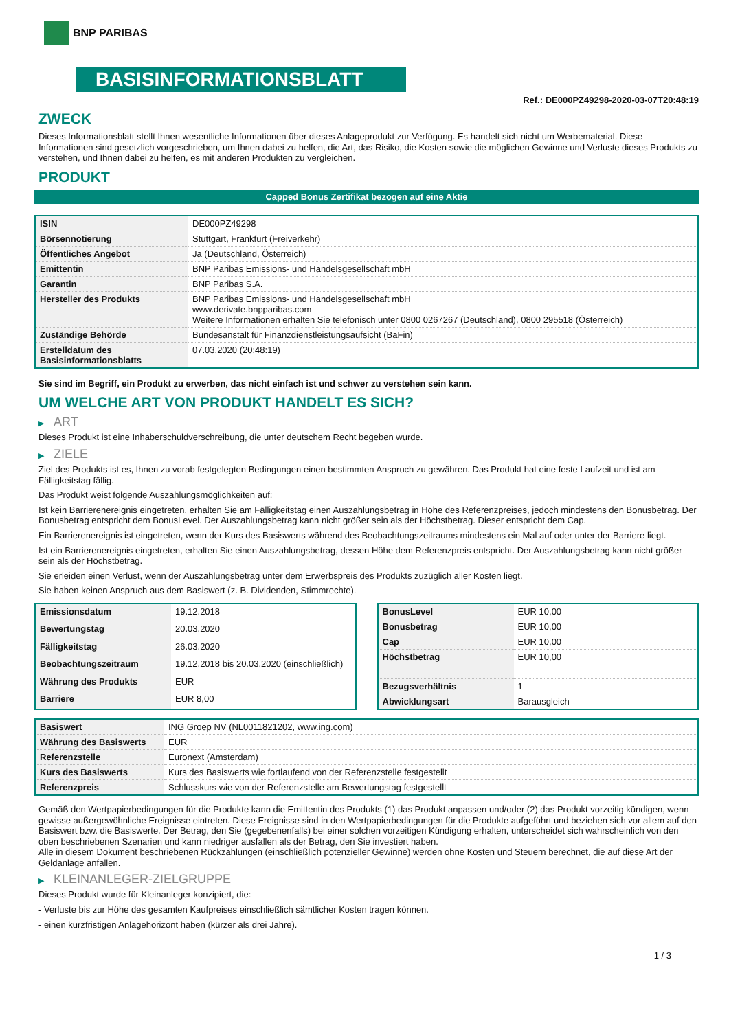BNP PARIBAS
BASISINFORMATIONSBLATT
Ref.: DE000PZ49298-2020-03-07T20:48:19
ZWECK
Dieses Informationsblatt stellt Ihnen wesentliche Informationen über dieses Anlageprodukt zur Verfügung. Es handelt sich nicht um Werbematerial. Diese Informationen sind gesetzlich vorgeschrieben, um Ihnen dabei zu helfen, die Art, das Risiko, die Kosten sowie die möglichen Gewinne und Verluste dieses Produkts zu verstehen, und Ihnen dabei zu helfen, es mit anderen Produkten zu vergleichen.
PRODUKT
Capped Bonus Zertifikat bezogen auf eine Aktie
| ISIN | DE000PZ49298 |
| Börsennotierung | Stuttgart, Frankfurt (Freiverkehr) |
| Öffentliches Angebot | Ja (Deutschland, Österreich) |
| Emittentin | BNP Paribas Emissions- und Handelsgesellschaft mbH |
| Garantin | BNP Paribas S.A. |
| Hersteller des Produkts | BNP Paribas Emissions- und Handelsgesellschaft mbH www.derivate.bnpparibas.com Weitere Informationen erhalten Sie telefonisch unter 0800 0267267 (Deutschland), 0800 295518 (Österreich) |
| Zuständige Behörde | Bundesanstalt für Finanzdienstleistungsaufsicht (BaFin) |
| Erstelldatum des Basisinformationsblatts | 07.03.2020 (20:48:19) |
Sie sind im Begriff, ein Produkt zu erwerben, das nicht einfach ist und schwer zu verstehen sein kann.
UM WELCHE ART VON PRODUKT HANDELT ES SICH?
▶ ART
Dieses Produkt ist eine Inhaberschuldverschreibung, die unter deutschem Recht begeben wurde.
▶ ZIELE
Ziel des Produkts ist es, Ihnen zu vorab festgelegten Bedingungen einen bestimmten Anspruch zu gewähren. Das Produkt hat eine feste Laufzeit und ist am Fälligkeitstag fällig.
Das Produkt weist folgende Auszahlungsmöglichkeiten auf:
Ist kein Barrierenereignis eingetreten, erhalten Sie am Fälligkeitstag einen Auszahlungsbetrag in Höhe des Referenzpreises, jedoch mindestens den Bonusbetrag. Der Bonusbetrag entspricht dem BonusLevel. Der Auszahlungsbetrag kann nicht größer sein als der Höchstbetrag. Dieser entspricht dem Cap.
Ein Barrierenereignis ist eingetreten, wenn der Kurs des Basiswerts während des Beobachtungszeitraums mindestens ein Mal auf oder unter der Barriere liegt.
Ist ein Barrierenereignis eingetreten, erhalten Sie einen Auszahlungsbetrag, dessen Höhe dem Referenzpreis entspricht. Der Auszahlungsbetrag kann nicht größer sein als der Höchstbetrag.
Sie erleiden einen Verlust, wenn der Auszahlungsbetrag unter dem Erwerbspreis des Produkts zuzüglich aller Kosten liegt.
Sie haben keinen Anspruch aus dem Basiswert (z. B. Dividenden, Stimmrechte).
| Emissionsdatum | 19.12.2018 |
| Bewertungstag | 20.03.2020 |
| Fälligkeitstag | 26.03.2020 |
| Beobachtungszeitraum | 19.12.2018 bis 20.03.2020 (einschließlich) |
| Währung des Produkts | EUR |
| Barriere | EUR 8,00 |
| BonusLevel | EUR 10,00 |
| Bonusbetrag | EUR 10,00 |
| Cap | EUR 10,00 |
| Höchstbetrag | EUR 10,00 |
| Bezugsverhältnis | 1 |
| Abwicklungsart | Barausgleich |
| Basiswert | ING Groep NV (NL0011821202, www.ing.com) |
| Währung des Basiswerts | EUR |
| Referenzstelle | Euronext (Amsterdam) |
| Kurs des Basiswerts | Kurs des Basiswerts wie fortlaufend von der Referenzstelle festgestellt |
| Referenzpreis | Schlusskurs wie von der Referenzstelle am Bewertungstag festgestellt |
Gemäß den Wertpapierbedingungen für die Produkte kann die Emittentin des Produkts (1) das Produkt anpassen und/oder (2) das Produkt vorzeitig kündigen, wenn gewisse außergewöhnliche Ereignisse eintreten. Diese Ereignisse sind in den Wertpapierbedingungen für die Produkte aufgeführt und beziehen sich vor allem auf den Basiswert bzw. die Basiswerte. Der Betrag, den Sie (gegebenenfalls) bei einer solchen vorzeitigen Kündigung erhalten, unterscheidet sich wahrscheinlich von den oben beschriebenen Szenarien und kann niedriger ausfallen als der Betrag, den Sie investiert haben.
Alle in diesem Dokument beschriebenen Rückzahlungen (einschließlich potenzieller Gewinne) werden ohne Kosten und Steuern berechnet, die auf diese Art der Geldanlage anfallen.
▶ KLEINANLEGER-ZIELGRUPPE
Dieses Produkt wurde für Kleinanleger konzipiert, die:
- Verluste bis zur Höhe des gesamten Kaufpreises einschließlich sämtlicher Kosten tragen können.
- einen kurzfristigen Anlagehorizont haben (kürzer als drei Jahre).
1 / 3